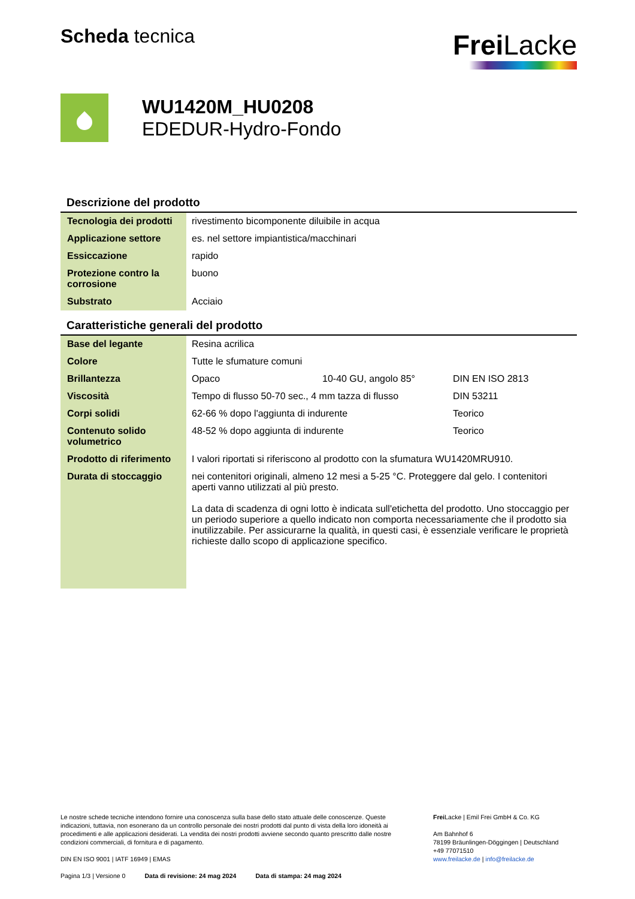Scheda tecnica
Frei Lacke
WU1420M_HU0208
EDEDUR-Hydro-Fondo
Descrizione del prodotto
| Tecnologia dei prodotti | rivestimento bicomponente diluibile in acqua |
| Applicazione settore | es. nel settore impiantistica/macchinari |
| Essiccazione | rapido |
| Protezione contro la corrosione | buono |
| Substrato | Acciaio |
Caratteristiche generali del prodotto
| Base del legante | Resina acrilica | | |
| Colore | Tutte le sfumature comuni | | |
| Brillantezza | Opaco | 10-40 GU, angolo 85° | DIN EN ISO 2813 |
| Viscosità | Tempo di flusso 50-70 sec., 4 mm tazza di flusso | | DIN 53211 |
| Corpi solidi | 62-66 % dopo l'aggiunta di indurente | | Teorico |
| Contenuto solido volumetrico | 48-52 % dopo aggiunta di indurente | | Teorico |
| Prodotto di riferimento | I valori riportati si riferiscono al prodotto con la sfumatura WU1420MRU910. | | |
| Durata di stoccaggio | nei contenitori originali, almeno 12 mesi a 5-25 °C. Proteggere dal gelo. I contenitori aperti vanno utilizzati al più presto. La data di scadenza di ogni lotto è indicata sull'etichetta del prodotto. Uno stoccaggio per un periodo superiore a quello indicato non comporta necessariamente che il prodotto sia inutilizzabile. Per assicurarne la qualità, in questi casi, è essenziale verificare le proprietà richieste dallo scopo di applicazione specifico. | | |
Le nostre schede tecniche intendono fornire una conoscenza sulla base dello stato attuale delle conoscenze. Queste indicazioni, tuttavia, non esonerano da un controllo personale dei nostri prodotti dal punto di vista della loro idoneità ai procedimenti e alle applicazioni desiderati. La vendita dei nostri prodotti avviene secondo quanto prescritto dalle nostre condizioni commerciali, di fornitura e di pagamento.
DIN EN ISO 9001 | IATF 16949 | EMAS
Pagina 1/3 | Versione 0 Data di revisione: 24 mag 2024 Data di stampa: 24 mag 2024
Frei Lacke | Emil Frei GmbH & Co. KG
Am Bahnhof 6
78199 Bräunlingen-Döggingen | Deutschland
+49 77071510
www.freilacke.de | info@freilacke.de